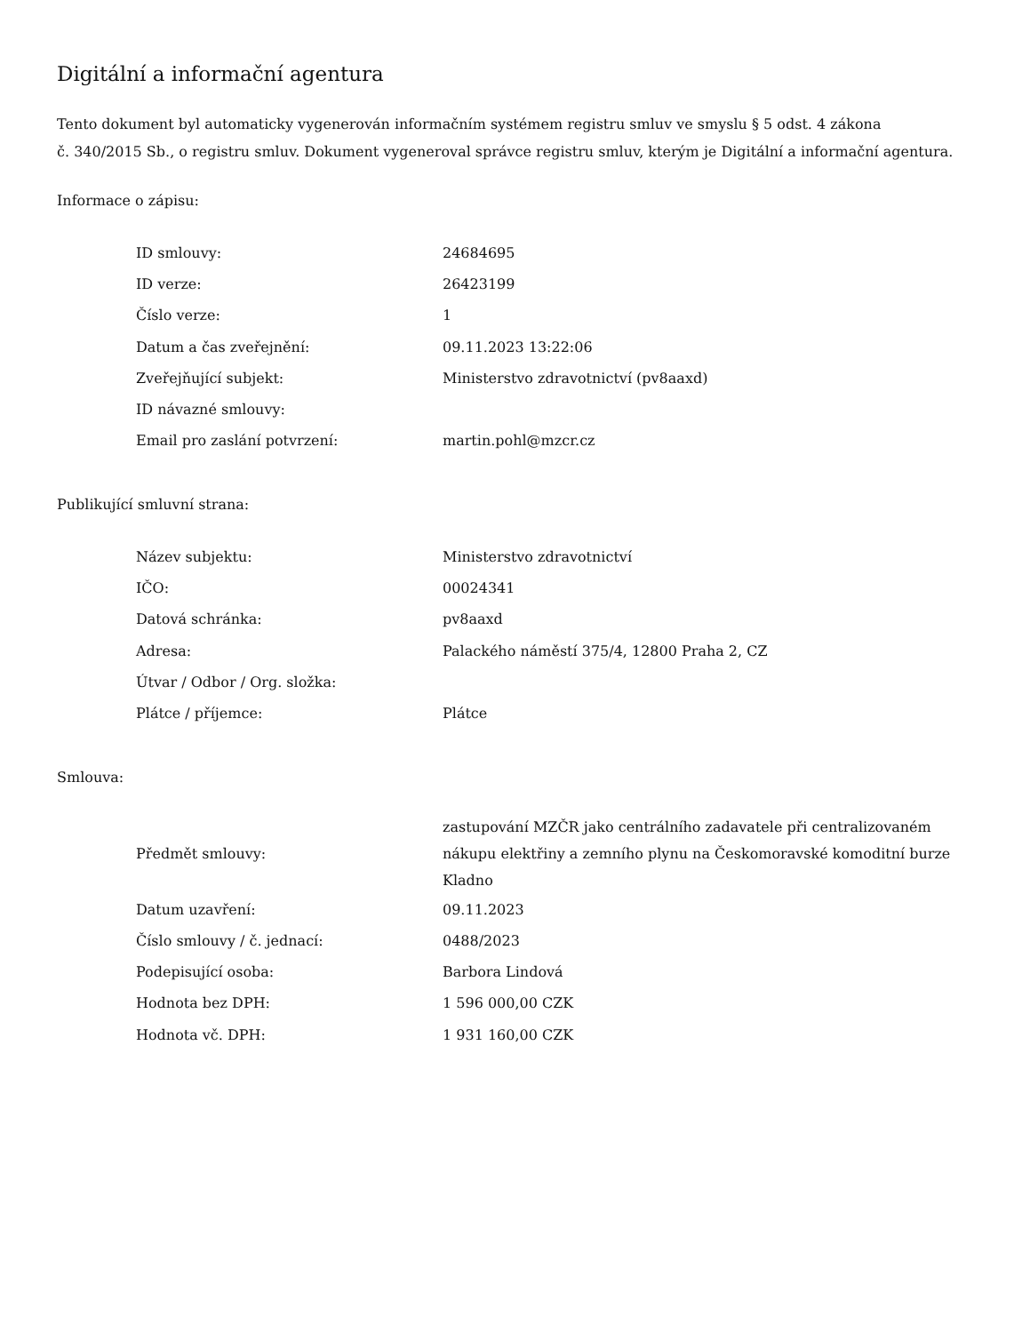Digitální a informační agentura
Tento dokument byl automaticky vygenerován informačním systémem registru smluv ve smyslu § 5 odst. 4 zákona
č. 340/2015 Sb., o registru smluv. Dokument vygeneroval správce registru smluv, kterým je Digitální a informační agentura.
Informace o zápisu:
| ID smlouvy: | 24684695 |
| ID verze: | 26423199 |
| Číslo verze: | 1 |
| Datum a čas zveřejnění: | 09.11.2023 13:22:06 |
| Zveřejňující subjekt: | Ministerstvo zdravotnictví (pv8aaxd) |
| ID návazné smlouvy: | |
| Email pro zaslání potvrzení: | martin.pohl@mzcr.cz |
Publikující smluvní strana:
| Název subjektu: | Ministerstvo zdravotnictví |
| IČO: | 00024341 |
| Datová schránka: | pv8aaxd |
| Adresa: | Palackého náměstí 375/4, 12800 Praha 2, CZ |
| Útvar / Odbor / Org. složka: | |
| Plátce / příjemce: | Plátce |
Smlouva:
| Předmět smlouvy: | zastupování MZČR jako centrálního zadavatele při centralizovaném nákupu elektřiny a zemního plynu na Českomoravské komoditní burze Kladno |
| Datum uzavření: | 09.11.2023 |
| Číslo smlouvy / č. jednací: | 0488/2023 |
| Podepisující osoba: | Barbora Lindová |
| Hodnota bez DPH: | 1 596 000,00 CZK |
| Hodnota vč. DPH: | 1 931 160,00 CZK |